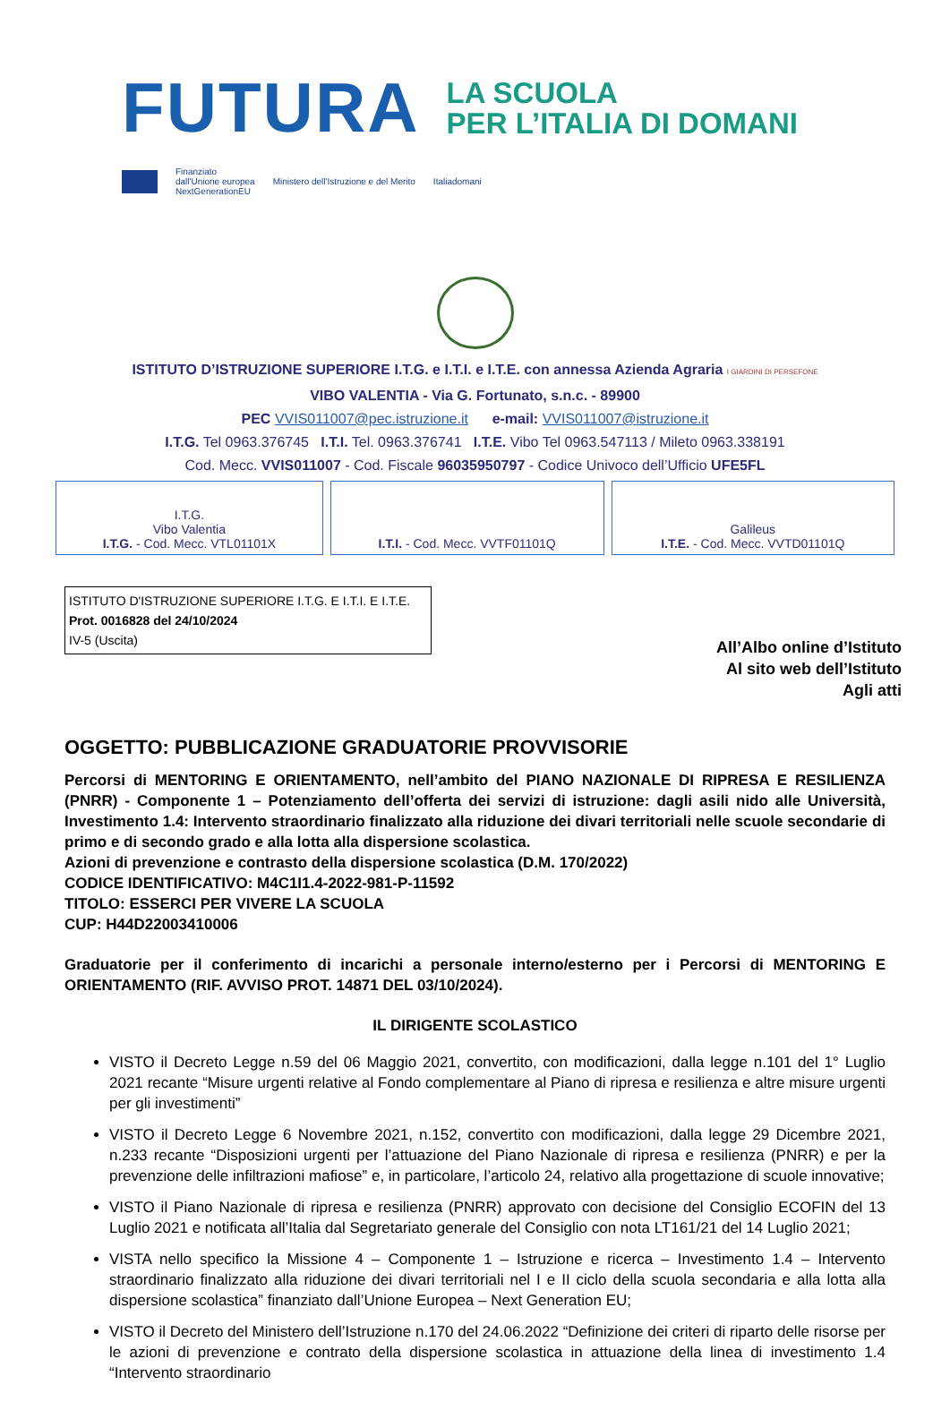FUTURA
LA SCUOLA
PER L’ITALIA DI DOMANI
Finanziato
dall'Unione europea
NextGenerationEU Ministero dell'Istruzione e del Merito Italiadomani
ISTITUTO D’ISTRUZIONE SUPERIORE I.T.G. e I.T.I. e I.T.E. con annessa Azienda Agraria I GIARDINI DI PERSEFONE
VIBO VALENTIA - Via G. Fortunato, s.n.c. - 89900
PEC VVIS011007@pec.istruzione.it e-mail: VVIS011007@istruzione.it
I.T.G. Tel 0963.376745 I.T.I. Tel. 0963.376741 I.T.E. Vibo Tel 0963.547113 / Mileto 0963.338191
Cod. Mecc. VVIS011007 - Cod. Fiscale 96035950797 - Codice Univoco dell’Ufficio UFE5FL
| I.T.G. Vibo Valentia I.T.G. - Cod. Mecc. VTL01101X | I.T.I. - Cod. Mecc. VVTF01101Q | Galileus I.T.E. - Cod. Mecc. VVTD01101Q |
ISTITUTO D'ISTRUZIONE SUPERIORE I.T.G. E I.T.I. E I.T.E.
Prot. 0016828 del 24/10/2024
IV-5 (Uscita)
All’Albo online d’Istituto
Al sito web dell’Istituto
Agli atti
OGGETTO: PUBBLICAZIONE GRADUATORIE PROVVISORIE
Percorsi di MENTORING E ORIENTAMENTO, nell’ambito del PIANO NAZIONALE DI RIPRESA E RESILIENZA (PNRR) - Componente 1 – Potenziamento dell’offerta dei servizi di istruzione: dagli asili nido alle Università, Investimento 1.4: Intervento straordinario finalizzato alla riduzione dei divari territoriali nelle scuole secondarie di primo e di secondo grado e alla lotta alla dispersione scolastica.
Azioni di prevenzione e contrasto della dispersione scolastica (D.M. 170/2022)
CODICE IDENTIFICATIVO: M4C1I1.4-2022-981-P-11592
TITOLO: ESSERCI PER VIVERE LA SCUOLA
CUP: H44D22003410006
Graduatorie per il conferimento di incarichi a personale interno/esterno per i Percorsi di MENTORING E ORIENTAMENTO (RIF. AVVISO PROT. 14871 DEL 03/10/2024).
IL DIRIGENTE SCOLASTICO
VISTO il Decreto Legge n.59 del 06 Maggio 2021, convertito, con modificazioni, dalla legge n.101 del 1° Luglio 2021 recante “Misure urgenti relative al Fondo complementare al Piano di ripresa e resilienza e altre misure urgenti per gli investimenti”
VISTO il Decreto Legge 6 Novembre 2021, n.152, convertito con modificazioni, dalla legge 29 Dicembre 2021, n.233 recante “Disposizioni urgenti per l’attuazione del Piano Nazionale di ripresa e resilienza (PNRR) e per la prevenzione delle infiltrazioni mafiose” e, in particolare, l’articolo 24, relativo alla progettazione di scuole innovative;
VISTO il Piano Nazionale di ripresa e resilienza (PNRR) approvato con decisione del Consiglio ECOFIN del 13 Luglio 2021 e notificata all’Italia dal Segretariato generale del Consiglio con nota LT161/21 del 14 Luglio 2021;
VISTA nello specifico la Missione 4 – Componente 1 – Istruzione e ricerca – Investimento 1.4 – Intervento straordinario finalizzato alla riduzione dei divari territoriali nel I e II ciclo della scuola secondaria e alla lotta alla dispersione scolastica” finanziato dall’Unione Europea – Next Generation EU;
VISTO il Decreto del Ministero dell’Istruzione n.170 del 24.06.2022 “Definizione dei criteri di riparto delle risorse per le azioni di prevenzione e contrato della dispersione scolastica in attuazione della linea di investimento 1.4 “Intervento straordinario